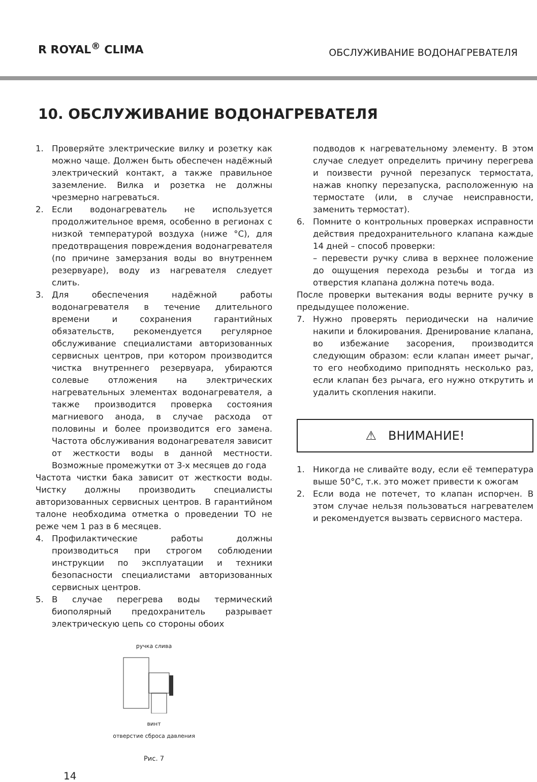R ROYAL<sup>®</sup> CLIMA ОБСЛУЖИВАНИЕ ВОДОНАГРЕВАТЕЛЯ
10. ОБСЛУЖИВАНИЕ ВОДОНАГРЕВАТЕЛЯ
1. Проверяйте электрические вилку и розетку как можно чаще. Должен быть обеспечен надёжный электрический контакт, а также правильное заземление. Вилка и розетка не должны чрезмерно нагреваться.
2. Если водонагреватель не используется продолжительное время, особенно в регионах с низкой температурой воздуха (ниже °С), для предотвращения повреждения водонагревателя (по причине замерзания воды во внутреннем резервуаре), воду из нагревателя следует слить.
3. Для обеспечения надёжной работы водонагревателя в течение длительного времени и сохранения гарантийных обязательств, рекомендуется регулярное обслуживание специалистами авторизованных сервисных центров, при котором производится чистка внутреннего резервуара, убираются солевые отложения на электрических нагревательных элементах водонагревателя, а также производится проверка состояния магниевого анода, в случае расхода от половины и более производится его замена. Частота обслуживания водонагревателя зависит от жесткости воды в данной местности. Возможные промежутки от 3-х месяцев до года
Частота чистки бака зависит от жесткости воды. Чистку должны производить специалисты авторизованных сервисных центров. В гарантийном талоне необходима отметка о проведении ТО не реже чем 1 раз в 6 месяцев.
4. Профилактические работы должны производиться при строгом соблюдении инструкции по эксплуатации и техники безопасности специалистами авторизованных сервисных центров.
5. В случае перегрева воды термический биополярный предохранитель разрывает электрическую цепь со стороны обоих
ручка слива
винт
отверстие сброса давления
Рис. 7
14
подводов к нагревательному элементу. В этом случае следует определить причину перегрева и поизвести ручной перезапуск термостата, нажав кнопку перезапуска, расположенную на термостате (или, в случае неисправности, заменить термостат).
6. Помните о контрольных проверках исправности действия предохранительного клапана каждые 14 дней – способ проверки:
– перевести ручку слива в верхнее положение до ощущения перехода резьбы и тогда из отверстия клапана должна потечь вода.
После проверки вытекания воды верните ручку в предыдущее положение.
7. Нужно проверять периодически на наличие накипи и блокирования. Дренирование клапана, во избежание засорения, производится следующим образом: если клапан имеет рычаг, то его необходимо приподнять несколько раз, если клапан без рычага, его нужно открутить и удалить скопления накипи.
⚠ ВНИМАНИЕ!
1. Никогда не сливайте воду, если её температура выше 50°С, т.к. это может привести к ожогам
2. Если вода не потечет, то клапан испорчен. В этом случае нельзя пользоваться нагревателем и рекомендуется вызвать сервисного мастера.